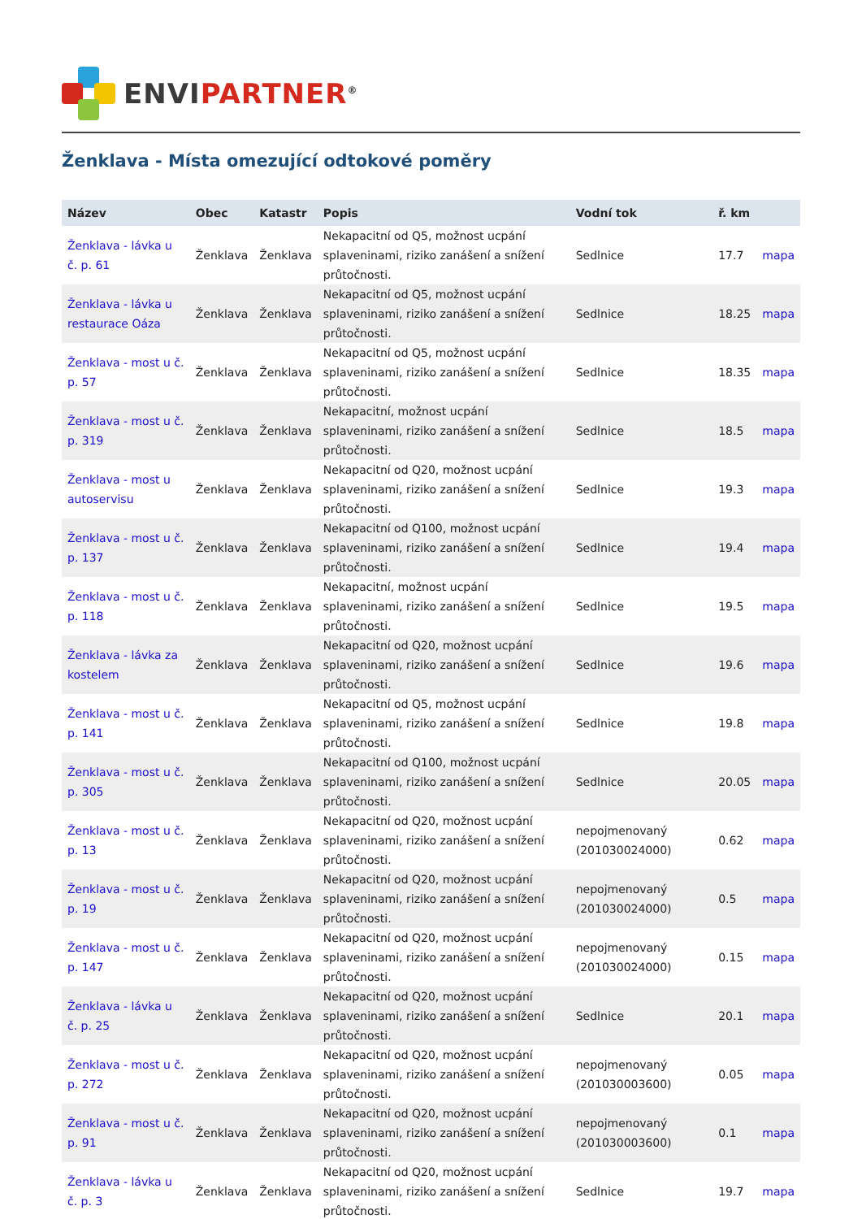ENVIPARTNER<sup>®</sup>
Ženklava - Místa omezující odtokové poměry
| Název | Obec | Katastr | Popis | Vodní tok | ř. km | |
| --- | --- | --- | --- | --- | --- | --- |
| Ženklava - lávka u č. p. 61 | Ženklava | Ženklava | Nekapacitní od Q5, možnost ucpání splaveninami, riziko zanášení a snížení průtočnosti. | Sedlnice | 17.7 | mapa |
| Ženklava - lávka u restaurace Oáza | Ženklava | Ženklava | Nekapacitní od Q5, možnost ucpání splaveninami, riziko zanášení a snížení průtočnosti. | Sedlnice | 18.25 | mapa |
| Ženklava - most u č. p. 57 | Ženklava | Ženklava | Nekapacitní od Q5, možnost ucpání splaveninami, riziko zanášení a snížení průtočnosti. | Sedlnice | 18.35 | mapa |
| Ženklava - most u č. p. 319 | Ženklava | Ženklava | Nekapacitní, možnost ucpání splaveninami, riziko zanášení a snížení průtočnosti. | Sedlnice | 18.5 | mapa |
| Ženklava - most u autoservisu | Ženklava | Ženklava | Nekapacitní od Q20, možnost ucpání splaveninami, riziko zanášení a snížení průtočnosti. | Sedlnice | 19.3 | mapa |
| Ženklava - most u č. p. 137 | Ženklava | Ženklava | Nekapacitní od Q100, možnost ucpání splaveninami, riziko zanášení a snížení průtočnosti. | Sedlnice | 19.4 | mapa |
| Ženklava - most u č. p. 118 | Ženklava | Ženklava | Nekapacitní, možnost ucpání splaveninami, riziko zanášení a snížení průtočnosti. | Sedlnice | 19.5 | mapa |
| Ženklava - lávka za kostelem | Ženklava | Ženklava | Nekapacitní od Q20, možnost ucpání splaveninami, riziko zanášení a snížení průtočnosti. | Sedlnice | 19.6 | mapa |
| Ženklava - most u č. p. 141 | Ženklava | Ženklava | Nekapacitní od Q5, možnost ucpání splaveninami, riziko zanášení a snížení průtočnosti. | Sedlnice | 19.8 | mapa |
| Ženklava - most u č. p. 305 | Ženklava | Ženklava | Nekapacitní od Q100, možnost ucpání splaveninami, riziko zanášení a snížení průtočnosti. | Sedlnice | 20.05 | mapa |
| Ženklava - most u č. p. 13 | Ženklava | Ženklava | Nekapacitní od Q20, možnost ucpání splaveninami, riziko zanášení a snížení průtočnosti. | nepojmenovaný (201030024000) | 0.62 | mapa |
| Ženklava - most u č. p. 19 | Ženklava | Ženklava | Nekapacitní od Q20, možnost ucpání splaveninami, riziko zanášení a snížení průtočnosti. | nepojmenovaný (201030024000) | 0.5 | mapa |
| Ženklava - most u č. p. 147 | Ženklava | Ženklava | Nekapacitní od Q20, možnost ucpání splaveninami, riziko zanášení a snížení průtočnosti. | nepojmenovaný (201030024000) | 0.15 | mapa |
| Ženklava - lávka u č. p. 25 | Ženklava | Ženklava | Nekapacitní od Q20, možnost ucpání splaveninami, riziko zanášení a snížení průtočnosti. | Sedlnice | 20.1 | mapa |
| Ženklava - most u č. p. 272 | Ženklava | Ženklava | Nekapacitní od Q20, možnost ucpání splaveninami, riziko zanášení a snížení průtočnosti. | nepojmenovaný (201030003600) | 0.05 | mapa |
| Ženklava - most u č. p. 91 | Ženklava | Ženklava | Nekapacitní od Q20, možnost ucpání splaveninami, riziko zanášení a snížení průtočnosti. | nepojmenovaný (201030003600) | 0.1 | mapa |
| Ženklava - lávka u č. p. 3 | Ženklava | Ženklava | Nekapacitní od Q20, možnost ucpání splaveninami, riziko zanášení a snížení průtočnosti. | Sedlnice | 19.7 | mapa |